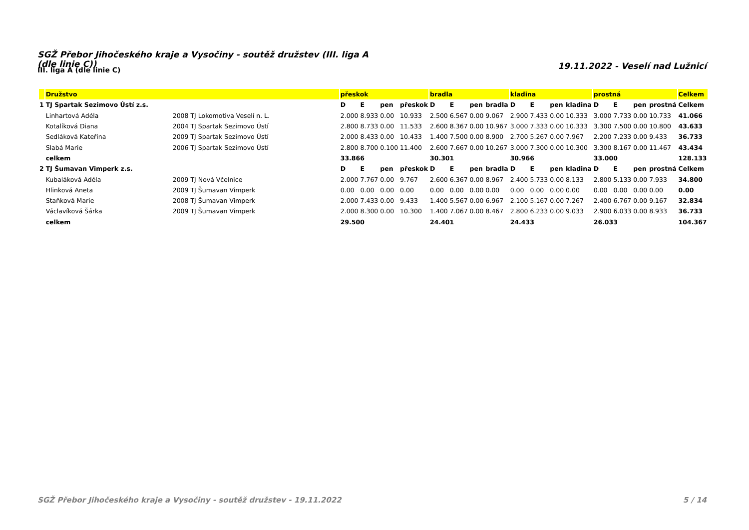SGŽ Přebor Jihočeského kraje a Vysočiny - soutěž družstev (III. liga A (dle linie C))
III. liga A (dle linie C)
19.11.2022 - Veselí nad Lužnicí
| | Družstvo | | přeskok | | | | bradla | | | | kladina | | | | prostná | | | | Celkem |
| --- | --- | --- | --- | --- | --- | --- | --- | --- | --- | --- | --- | --- | --- | --- | --- | --- | --- | --- | --- |
| 1 | TJ Spartak Sezimovo Ústí z.s. | | D | E | pen | přeskok | D | E | pen | bradla | D | E | pen | kladina | D | E | pen | prostná | Celkem |
| | Linhartová Adéla | 2008 TJ Lokomotiva Veselí n. L. | 2.000 | 8.933 | 0.00 | 10.933 | 2.500 | 6.567 | 0.00 | 9.067 | 2.900 | 7.433 | 0.00 | 10.333 | 3.000 | 7.733 | 0.00 | 10.733 | 41.066 |
| | Kotalíková Diana | 2004 TJ Spartak Sezimovo Ústí | 2.800 | 8.733 | 0.00 | 11.533 | 2.600 | 8.367 | 0.00 | 10.967 | 3.000 | 7.333 | 0.00 | 10.333 | 3.300 | 7.500 | 0.00 | 10.800 | 43.633 |
| | Sedláková Kateřina | 2009 TJ Spartak Sezimovo Ústí | 2.000 | 8.433 | 0.00 | 10.433 | 1.400 | 7.500 | 0.00 | 8.900 | 2.700 | 5.267 | 0.00 | 7.967 | 2.200 | 7.233 | 0.00 | 9.433 | 36.733 |
| | Slabá Marie | 2006 TJ Spartak Sezimovo Ústí | 2.800 | 8.700 | 0.100 | 11.400 | 2.600 | 7.667 | 0.00 | 10.267 | 3.000 | 7.300 | 0.00 | 10.300 | 3.300 | 8.167 | 0.00 | 11.467 | 43.434 |
| | celkem | | 33.866 | | | | 30.301 | | | | 30.966 | | | | 33.000 | | | | 128.133 |
| 2 | TJ Šumavan Vimperk z.s. | | D | E | pen | přeskok | D | E | pen | bradla | D | E | pen | kladina | D | E | pen | prostná | Celkem |
| | Kubaláková Adéla | 2009 TJ Nová Včelnice | 2.000 | 7.767 | 0.00 | 9.767 | 2.600 | 6.367 | 0.00 | 8.967 | 2.400 | 5.733 | 0.00 | 8.133 | 2.800 | 5.133 | 0.00 | 7.933 | 34.800 |
| | Hlinková Aneta | 2009 TJ Šumavan Vimperk | 0.00 | 0.00 | 0.00 | 0.00 | 0.00 | 0.00 | 0.00 | 0.00 | 0.00 | 0.00 | 0.00 | 0.00 | 0.00 | 0.00 | 0.00 | 0.00 | 0.00 |
| | Staňková Marie | 2008 TJ Šumavan Vimperk | 2.000 | 7.433 | 0.00 | 9.433 | 1.400 | 5.567 | 0.00 | 6.967 | 2.100 | 5.167 | 0.00 | 7.267 | 2.400 | 6.767 | 0.00 | 9.167 | 32.834 |
| | Václavíková Šárka | 2009 TJ Šumavan Vimperk | 2.000 | 8.300 | 0.00 | 10.300 | 1.400 | 7.067 | 0.00 | 8.467 | 2.800 | 6.233 | 0.00 | 9.033 | 2.900 | 6.033 | 0.00 | 8.933 | 36.733 |
| | celkem | | 29.500 | | | | 24.401 | | | | 24.433 | | | | 26.033 | | | | 104.367 |
SGŽ Přebor Jihočeského kraje a Vysočiny - soutěž družstev - 19.11.2022 5 / 14